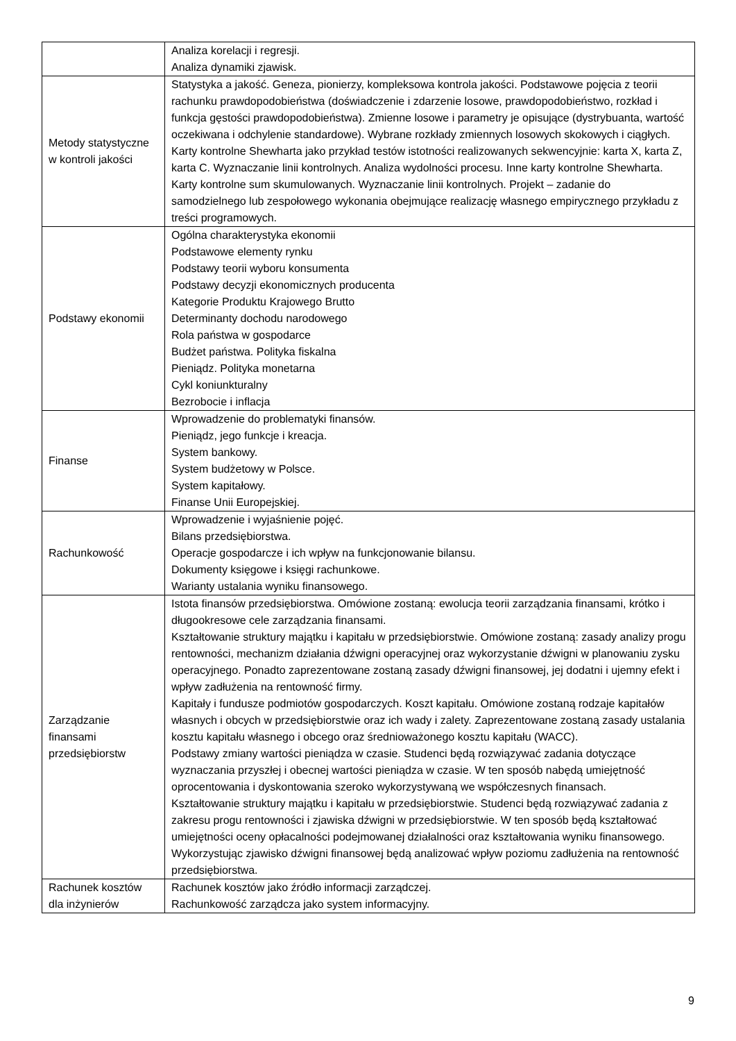| | Analiza korelacji i regresji. Analiza dynamiki zjawisk. |
| Metody statystyczne w kontroli jakości | Statystyka a jakość. Geneza, pionierzy, kompleksowa kontrola jakości. Podstawowe pojęcia z teorii rachunku prawdopodobieństwa (doświadczenie i zdarzenie losowe, prawdopodobieństwo, rozkład i funkcja gęstości prawdopodobieństwa). Zmienne losowe i parametry je opisujące (dystrybuanta, wartość oczekiwana i odchylenie standardowe). Wybrane rozkłady zmiennych losowych skokowych i ciągłych. Karty kontrolne Shewharta jako przykład testów istotności realizowanych sekwencyjnie: karta X, karta Z, karta C. Wyznaczanie linii kontrolnych. Analiza wydolności procesu. Inne karty kontrolne Shewharta. Karty kontrolne sum skumulowanych. Wyznaczanie linii kontrolnych. Projekt – zadanie do samodzielnego lub zespołowego wykonania obejmujące realizację własnego empirycznego przykładu z treści programowych. |
| Podstawy ekonomii | Ogólna charakterystyka ekonomii Podstawowe elementy rynku Podstawy teorii wyboru konsumenta Podstawy decyzji ekonomicznych producenta Kategorie Produktu Krajowego Brutto Determinanty dochodu narodowego Rola państwa w gospodarce Budżet państwa. Polityka fiskalna Pieniądz. Polityka monetarna Cykl koniunkturalny Bezrobocie i inflacja |
| Finanse | Wprowadzenie do problematyki finansów. Pieniądz, jego funkcje i kreacja. System bankowy. System budżetowy w Polsce. System kapitałowy. Finanse Unii Europejskiej. |
| Rachunkowość | Wprowadzenie i wyjaśnienie pojęć. Bilans przedsiębiorstwa. Operacje gospodarcze i ich wpływ na funkcjonowanie bilansu. Dokumenty księgowe i księgi rachunkowe. Warianty ustalania wyniku finansowego. |
| Zarządzanie finansami przedsiębiorstw | Istota finansów przedsiębiorstwa. Omówione zostaną: ewolucja teorii zarządzania finansami, krótko i długookresowe cele zarządzania finansami. Kształtowanie struktury majątku i kapitału w przedsiębiorstwie. Omówione zostaną: zasady analizy progu rentowności, mechanizm działania dźwigni operacyjnej oraz wykorzystanie dźwigni w planowaniu zysku operacyjnego. Ponadto zaprezentowane zostaną zasady dźwigni finansowej, jej dodatni i ujemny efekt i wpływ zadłużenia na rentowność firmy. Kapitały i fundusze podmiotów gospodarczych. Koszt kapitału. Omówione zostaną rodzaje kapitałów własnych i obcych w przedsiębiorstwie oraz ich wady i zalety. Zaprezentowane zostaną zasady ustalania kosztu kapitału własnego i obcego oraz średnioważonego kosztu kapitału (WACC). Podstawy zmiany wartości pieniądza w czasie. Studenci będą rozwiązywać zadania dotyczące wyznaczania przyszłej i obecnej wartości pieniądza w czasie. W ten sposób nabędą umiejętność oprocentowania i dyskontowania szeroko wykorzystywaną we współczesnych finansach. Kształtowanie struktury majątku i kapitału w przedsiębiorstwie. Studenci będą rozwiązywać zadania z zakresu progu rentowności i zjawiska dźwigni w przedsiębiorstwie. W ten sposób będą kształtować umiejętności oceny opłacalności podejmowanej działalności oraz kształtowania wyniku finansowego. Wykorzystując zjawisko dźwigni finansowej będą analizować wpływ poziomu zadłużenia na rentowność przedsiębiorstwa. |
| Rachunek kosztów dla inżynierów | Rachunek kosztów jako źródło informacji zarządczej. Rachunkowość zarządcza jako system informacyjny. |
9